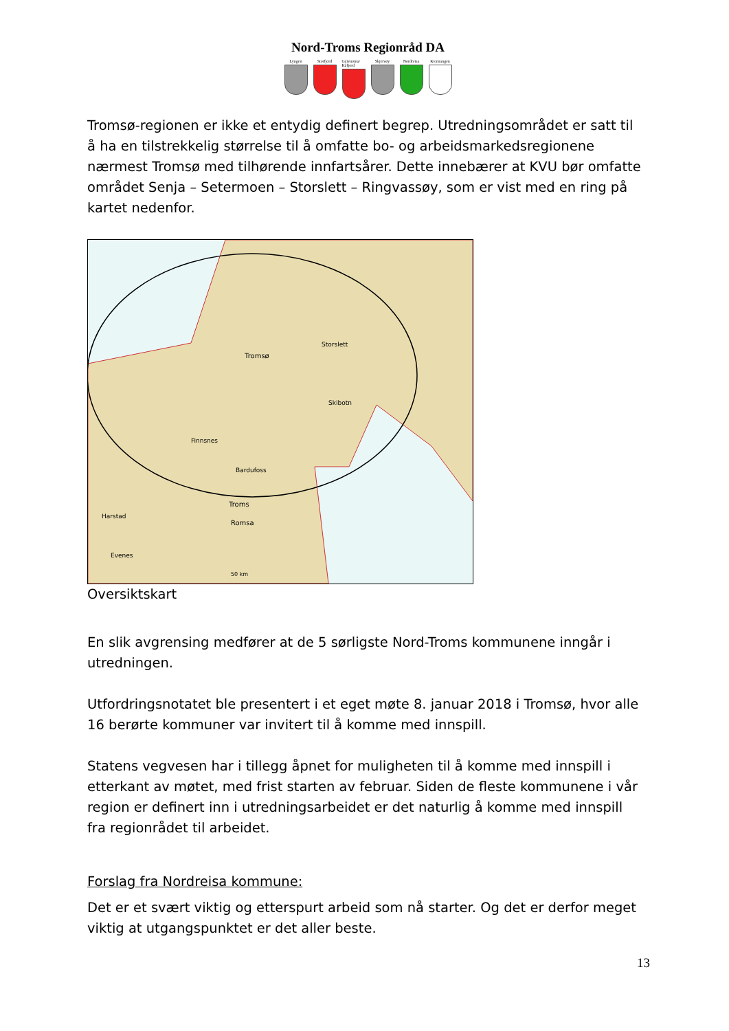Nord-Troms Regionråd DA
Lyngen Storfjord Gáivuotna/ Kåfjord
Skjervøy Nordreisa Kvænangen
Tromsø-regionen er ikke et entydig definert begrep. Utredningsområdet er satt til å ha en tilstrekkelig størrelse til å omfatte bo- og arbeidsmarkedsregionene nærmest Tromsø med tilhørende innfartsårer. Dette innebærer at KVU bør omfatte området Senja – Setermoen – Storslett – Ringvassøy, som er vist med en ring på kartet nedenfor.
Storslett
Tromsø
Skibotn
Finnsnes
Bardufoss
Troms
Romsa
Harstad
Evenes
50 km
Oversiktskart
En slik avgrensing medfører at de 5 sørligste Nord-Troms kommunene inngår i utredningen.
Utfordringsnotatet ble presentert i et eget møte 8. januar 2018 i Tromsø, hvor alle 16 berørte kommuner var invitert til å komme med innspill.
Statens vegvesen har i tillegg åpnet for muligheten til å komme med innspill i etterkant av møtet, med frist starten av februar. Siden de fleste kommunene i vår region er definert inn i utredningsarbeidet er det naturlig å komme med innspill fra regionrådet til arbeidet.
Forslag fra Nordreisa kommune:
Det er et svært viktig og etterspurt arbeid som nå starter. Og det er derfor meget viktig at utgangspunktet er det aller beste.
13